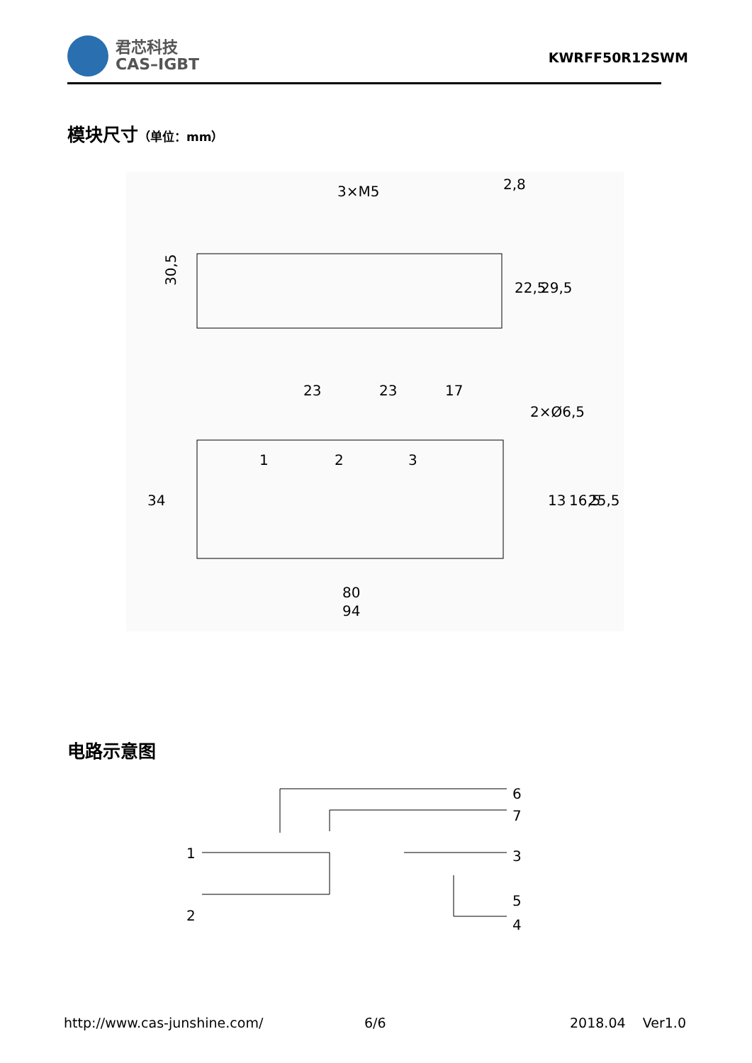君芯科技
CAS–IGBT
KWRFF50R12SWM
模块尺寸（单位：mm）
3×M5
2,8
30,5
23
23
17
2×Ø6,5
1
2
3
80
94
34
13
16,5
25,5
22,5
29,5
电路示意图
1
2
6
7
3
5
4
http://www.cas-junshine.com/ 6/6 2018.04 Ver1.0